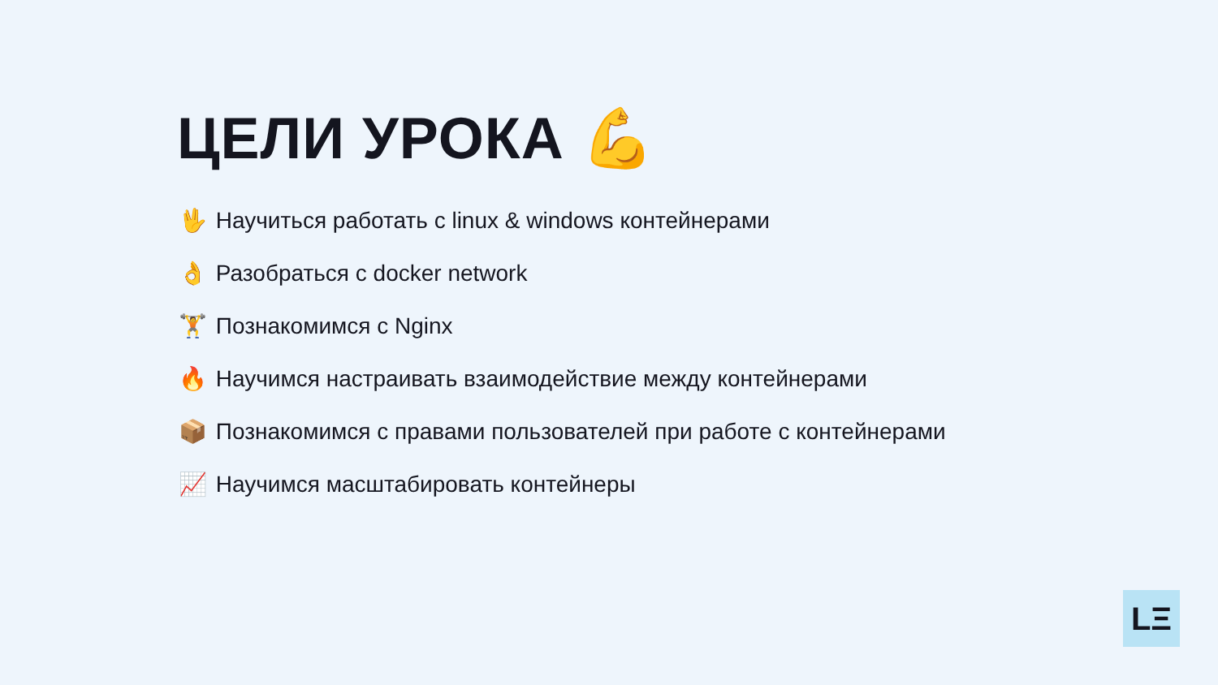ЦЕЛИ УРОКА 💪
🖖 Научиться работать с linux & windows контейнерами
👌 Разобраться с docker network
🏋 Познакомимся с Nginx
🔥 Научимся настраивать взаимодействие между контейнерами
📦 Познакомимся с правами пользователей при работе с контейнерами
📈 Научимся масштабировать контейнеры
LΞ